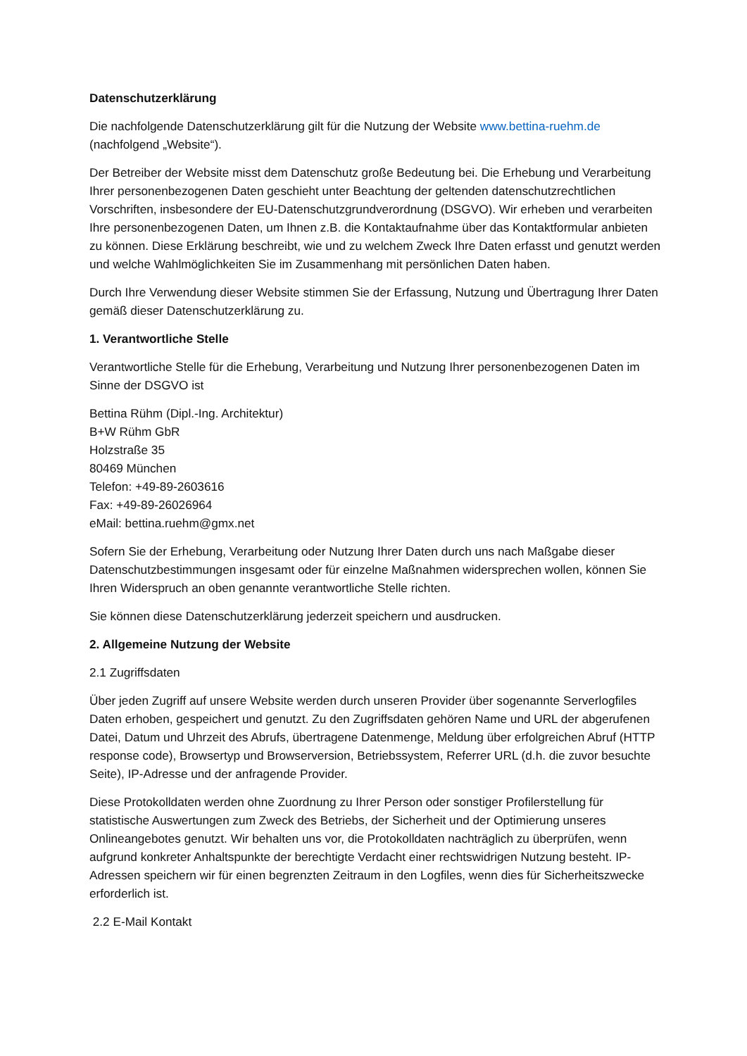Datenschutzerklärung
Die nachfolgende Datenschutzerklärung gilt für die Nutzung der Website www.bettina-ruehm.de (nachfolgend „Website“).
Der Betreiber der Website misst dem Datenschutz große Bedeutung bei. Die Erhebung und Verarbeitung Ihrer personenbezogenen Daten geschieht unter Beachtung der geltenden datenschutzrechtlichen Vorschriften, insbesondere der EU-Datenschutzgrundverordnung (DSGVO). Wir erheben und verarbeiten Ihre personenbezogenen Daten, um Ihnen z.B. die Kontaktaufnahme über das Kontaktformular anbieten zu können. Diese Erklärung beschreibt, wie und zu welchem Zweck Ihre Daten erfasst und genutzt werden und welche Wahlmöglichkeiten Sie im Zusammenhang mit persönlichen Daten haben.
Durch Ihre Verwendung dieser Website stimmen Sie der Erfassung, Nutzung und Übertragung Ihrer Daten gemäß dieser Datenschutzerklärung zu.
1. Verantwortliche Stelle
Verantwortliche Stelle für die Erhebung, Verarbeitung und Nutzung Ihrer personenbezogenen Daten im Sinne der DSGVO ist
Bettina Rühm (Dipl.-Ing. Architektur)
B+W Rühm GbR
Holzstraße 35
80469 München
Telefon: +49-89-2603616
Fax: +49-89-26026964
eMail: bettina.ruehm@gmx.net
Sofern Sie der Erhebung, Verarbeitung oder Nutzung Ihrer Daten durch uns nach Maßgabe dieser Datenschutzbestimmungen insgesamt oder für einzelne Maßnahmen widersprechen wollen, können Sie Ihren Widerspruch an oben genannte verantwortliche Stelle richten.
Sie können diese Datenschutzerklärung jederzeit speichern und ausdrucken.
2. Allgemeine Nutzung der Website
2.1 Zugriffsdaten
Über jeden Zugriff auf unsere Website werden durch unseren Provider über sogenannte Serverlogfiles Daten erhoben, gespeichert und genutzt. Zu den Zugriffsdaten gehören Name und URL der abgerufenen Datei, Datum und Uhrzeit des Abrufs, übertragene Datenmenge, Meldung über erfolgreichen Abruf (HTTP response code), Browsertyp und Browserversion, Betriebssystem, Referrer URL (d.h. die zuvor besuchte Seite), IP-Adresse und der anfragende Provider.
Diese Protokolldaten werden ohne Zuordnung zu Ihrer Person oder sonstiger Profilerstellung für statistische Auswertungen zum Zweck des Betriebs, der Sicherheit und der Optimierung unseres Onlineangebotes genutzt. Wir behalten uns vor, die Protokolldaten nachträglich zu überprüfen, wenn aufgrund konkreter Anhaltspunkte der berechtigte Verdacht einer rechtswidrigen Nutzung besteht. IP-Adressen speichern wir für einen begrenzten Zeitraum in den Logfiles, wenn dies für Sicherheitszwecke erforderlich ist.
2.2 E-Mail Kontakt